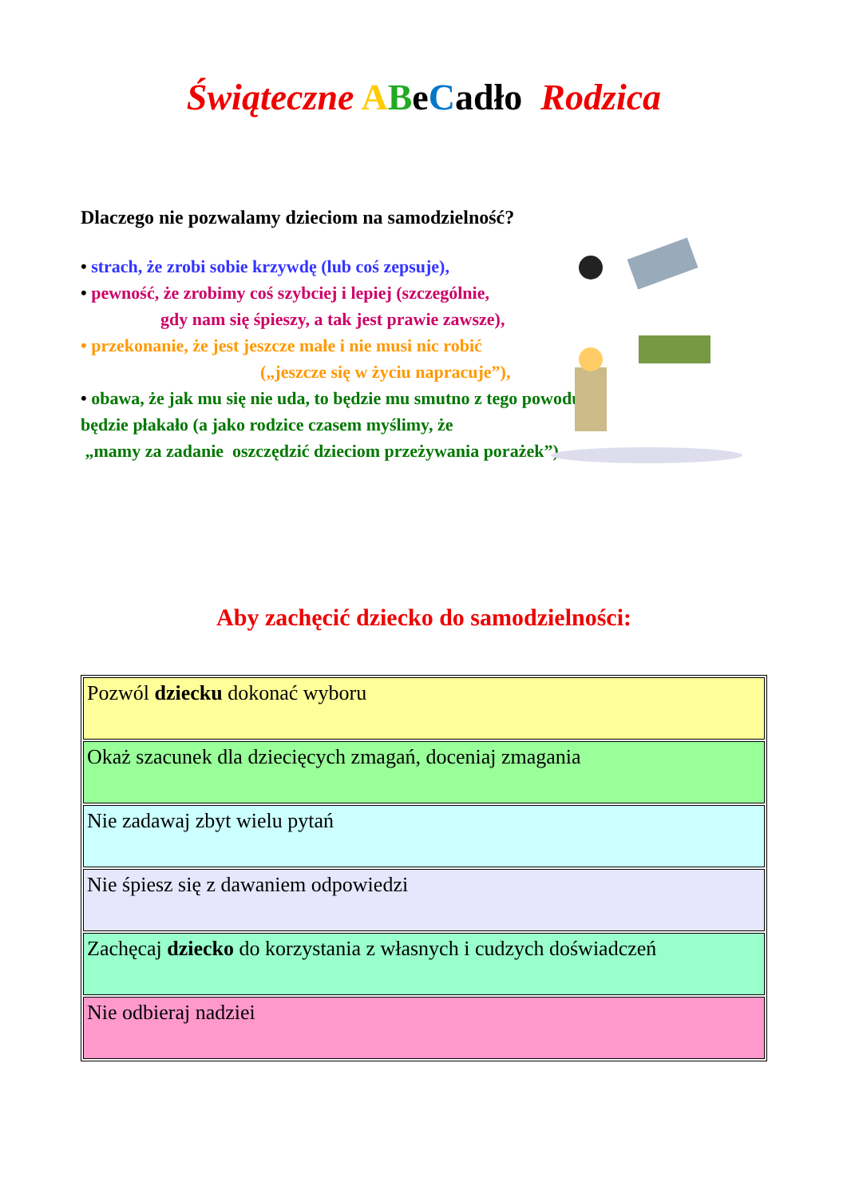Świąteczne ABeCadło Rodzica
Dlaczego nie pozwalamy dzieciom na samodzielność?
• strach, że zrobi sobie krzywdę (lub coś zepsuje),
• pewność, że zrobimy coś szybciej i lepiej (szczególnie,
gdy nam się śpieszy, a tak jest prawie zawsze),
• przekonanie, że jest jeszcze małe i nie musi nic robić
(„jeszcze się w życiu napracuje”),
• obawa, że jak mu się nie uda, to będzie mu smutno z tego powodu, będzie płakało (a jako rodzice czasem myślimy, że
„mamy za zadanie oszczędzić dzieciom przeżywania porażek”).
Aby zachęcić dziecko do samodzielności:
| Pozwól dziecku dokonać wyboru |
| Okaż szacunek dla dziecięcych zmagań, doceniaj zmagania |
| Nie zadawaj zbyt wielu pytań |
| Nie śpiesz się z dawaniem odpowiedzi |
| Zachęcaj dziecko do korzystania z własnych i cudzych doświadczeń |
| Nie odbieraj nadziei |